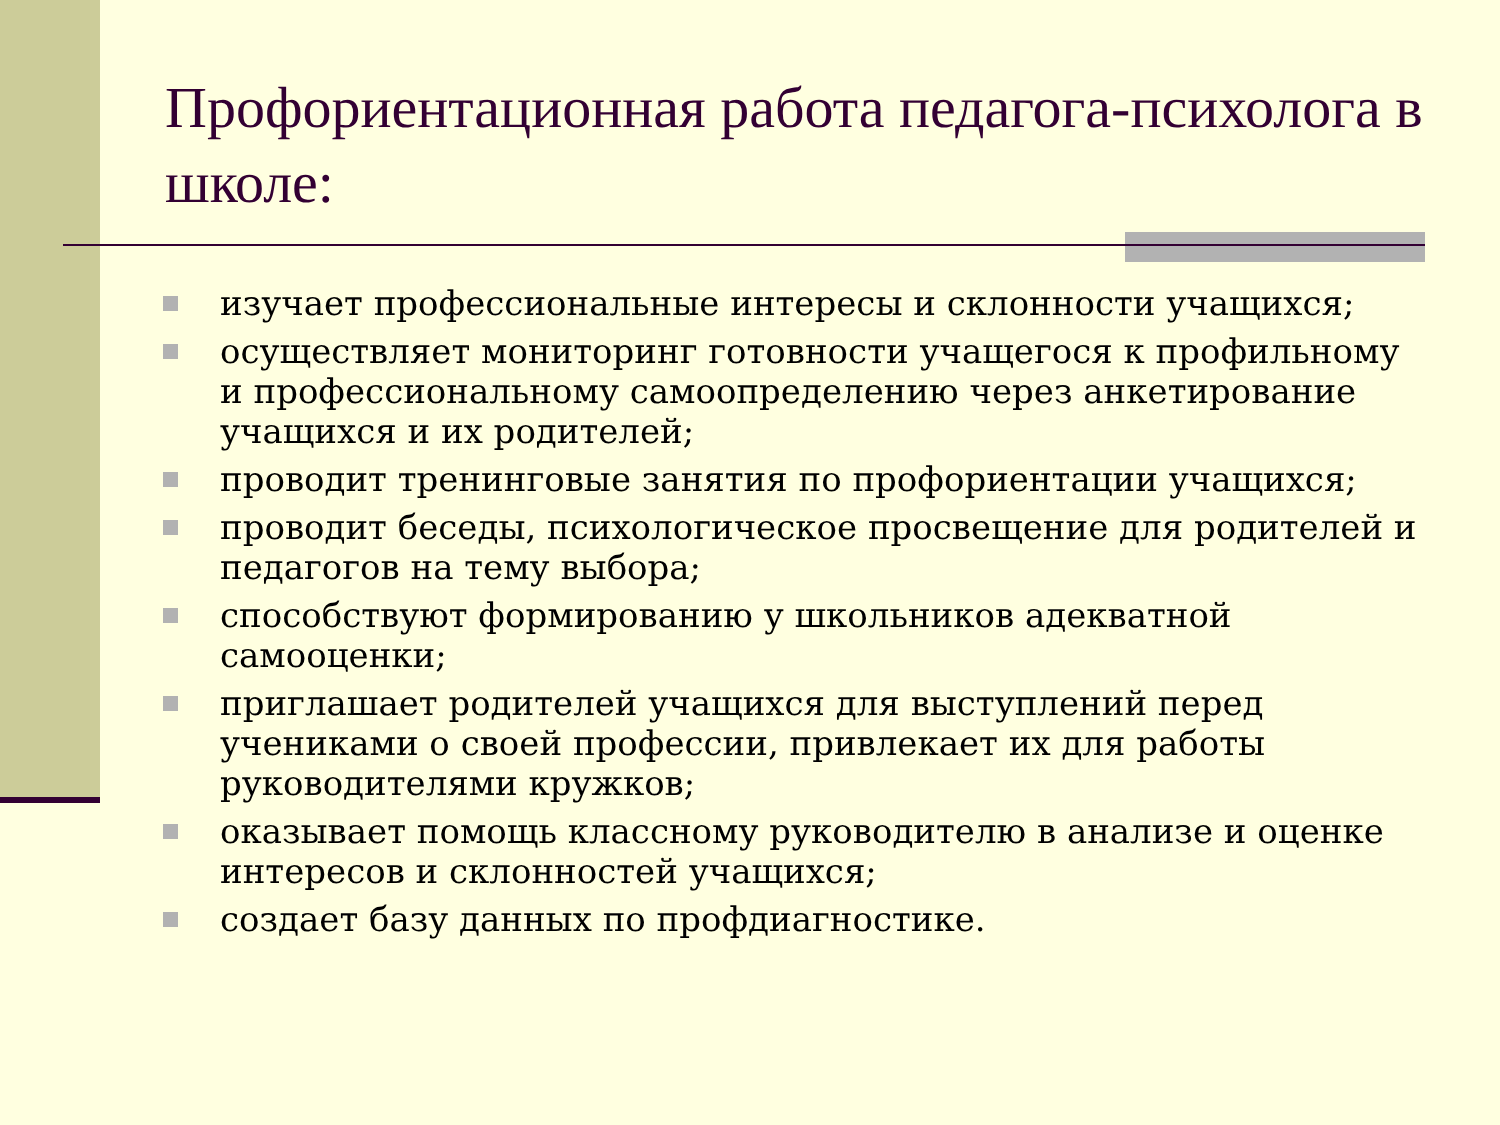Профориентационная работа педагога-психолога в школе:
изучает профессиональные интересы и склонности учащихся;
осуществляет мониторинг готовности учащегося к профильному и профессиональному самоопределению через анкетирование учащихся и их родителей;
проводит тренинговые занятия по профориентации учащихся;
проводит беседы, психологическое просвещение для родителей и педагогов на тему выбора;
способствуют формированию у школьников адекватной самооценки;
приглашает родителей учащихся для выступлений перед учениками о своей профессии, привлекает их для работы руководителями кружков;
оказывает помощь классному руководителю в анализе и оценке интересов и склонностей учащихся;
создает базу данных по профдиагностике.